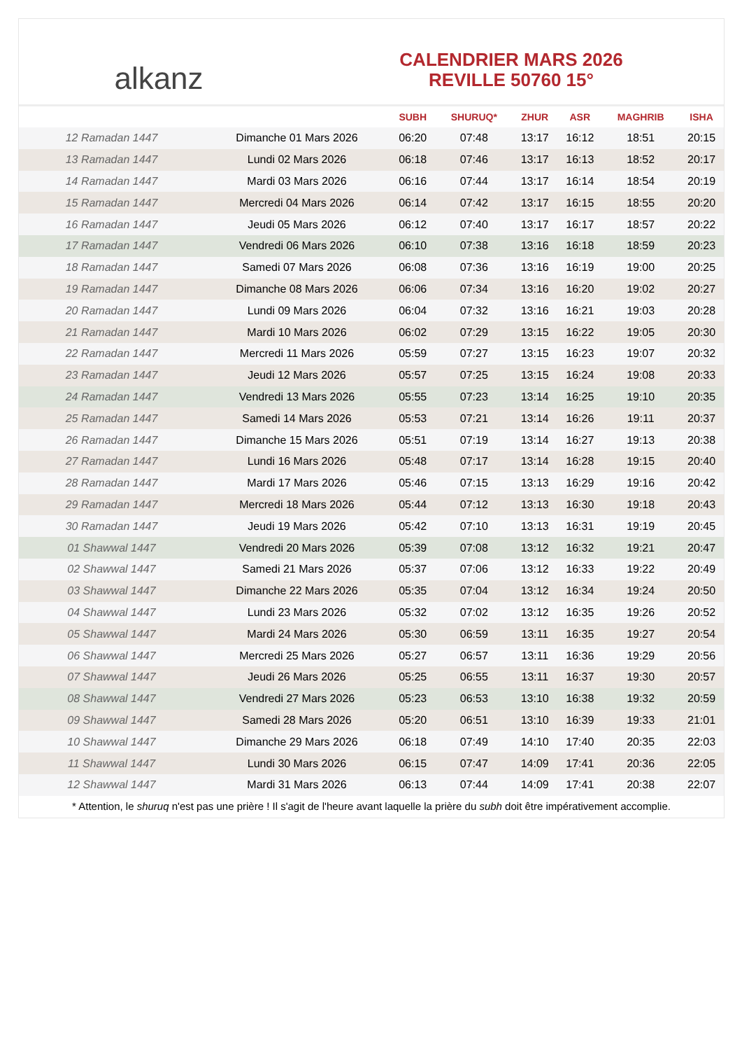alkanz
CALENDRIER MARS 2026
REVILLE 50760 15°
| | | SUBH | SHURUQ* | ZHUR | ASR | MAGHRIB | ISHA |
| --- | --- | --- | --- | --- | --- | --- | --- |
| 12 Ramadan 1447 | Dimanche 01 Mars 2026 | 06:20 | 07:48 | 13:17 | 16:12 | 18:51 | 20:15 |
| 13 Ramadan 1447 | Lundi 02 Mars 2026 | 06:18 | 07:46 | 13:17 | 16:13 | 18:52 | 20:17 |
| 14 Ramadan 1447 | Mardi 03 Mars 2026 | 06:16 | 07:44 | 13:17 | 16:14 | 18:54 | 20:19 |
| 15 Ramadan 1447 | Mercredi 04 Mars 2026 | 06:14 | 07:42 | 13:17 | 16:15 | 18:55 | 20:20 |
| 16 Ramadan 1447 | Jeudi 05 Mars 2026 | 06:12 | 07:40 | 13:17 | 16:17 | 18:57 | 20:22 |
| 17 Ramadan 1447 | Vendredi 06 Mars 2026 | 06:10 | 07:38 | 13:16 | 16:18 | 18:59 | 20:23 |
| 18 Ramadan 1447 | Samedi 07 Mars 2026 | 06:08 | 07:36 | 13:16 | 16:19 | 19:00 | 20:25 |
| 19 Ramadan 1447 | Dimanche 08 Mars 2026 | 06:06 | 07:34 | 13:16 | 16:20 | 19:02 | 20:27 |
| 20 Ramadan 1447 | Lundi 09 Mars 2026 | 06:04 | 07:32 | 13:16 | 16:21 | 19:03 | 20:28 |
| 21 Ramadan 1447 | Mardi 10 Mars 2026 | 06:02 | 07:29 | 13:15 | 16:22 | 19:05 | 20:30 |
| 22 Ramadan 1447 | Mercredi 11 Mars 2026 | 05:59 | 07:27 | 13:15 | 16:23 | 19:07 | 20:32 |
| 23 Ramadan 1447 | Jeudi 12 Mars 2026 | 05:57 | 07:25 | 13:15 | 16:24 | 19:08 | 20:33 |
| 24 Ramadan 1447 | Vendredi 13 Mars 2026 | 05:55 | 07:23 | 13:14 | 16:25 | 19:10 | 20:35 |
| 25 Ramadan 1447 | Samedi 14 Mars 2026 | 05:53 | 07:21 | 13:14 | 16:26 | 19:11 | 20:37 |
| 26 Ramadan 1447 | Dimanche 15 Mars 2026 | 05:51 | 07:19 | 13:14 | 16:27 | 19:13 | 20:38 |
| 27 Ramadan 1447 | Lundi 16 Mars 2026 | 05:48 | 07:17 | 13:14 | 16:28 | 19:15 | 20:40 |
| 28 Ramadan 1447 | Mardi 17 Mars 2026 | 05:46 | 07:15 | 13:13 | 16:29 | 19:16 | 20:42 |
| 29 Ramadan 1447 | Mercredi 18 Mars 2026 | 05:44 | 07:12 | 13:13 | 16:30 | 19:18 | 20:43 |
| 30 Ramadan 1447 | Jeudi 19 Mars 2026 | 05:42 | 07:10 | 13:13 | 16:31 | 19:19 | 20:45 |
| 01 Shawwal 1447 | Vendredi 20 Mars 2026 | 05:39 | 07:08 | 13:12 | 16:32 | 19:21 | 20:47 |
| 02 Shawwal 1447 | Samedi 21 Mars 2026 | 05:37 | 07:06 | 13:12 | 16:33 | 19:22 | 20:49 |
| 03 Shawwal 1447 | Dimanche 22 Mars 2026 | 05:35 | 07:04 | 13:12 | 16:34 | 19:24 | 20:50 |
| 04 Shawwal 1447 | Lundi 23 Mars 2026 | 05:32 | 07:02 | 13:12 | 16:35 | 19:26 | 20:52 |
| 05 Shawwal 1447 | Mardi 24 Mars 2026 | 05:30 | 06:59 | 13:11 | 16:35 | 19:27 | 20:54 |
| 06 Shawwal 1447 | Mercredi 25 Mars 2026 | 05:27 | 06:57 | 13:11 | 16:36 | 19:29 | 20:56 |
| 07 Shawwal 1447 | Jeudi 26 Mars 2026 | 05:25 | 06:55 | 13:11 | 16:37 | 19:30 | 20:57 |
| 08 Shawwal 1447 | Vendredi 27 Mars 2026 | 05:23 | 06:53 | 13:10 | 16:38 | 19:32 | 20:59 |
| 09 Shawwal 1447 | Samedi 28 Mars 2026 | 05:20 | 06:51 | 13:10 | 16:39 | 19:33 | 21:01 |
| 10 Shawwal 1447 | Dimanche 29 Mars 2026 | 06:18 | 07:49 | 14:10 | 17:40 | 20:35 | 22:03 |
| 11 Shawwal 1447 | Lundi 30 Mars 2026 | 06:15 | 07:47 | 14:09 | 17:41 | 20:36 | 22:05 |
| 12 Shawwal 1447 | Mardi 31 Mars 2026 | 06:13 | 07:44 | 14:09 | 17:41 | 20:38 | 22:07 |
* Attention, le shuruq n'est pas une prière ! Il s'agit de l'heure avant laquelle la prière du subh doit être impérativement accomplie.